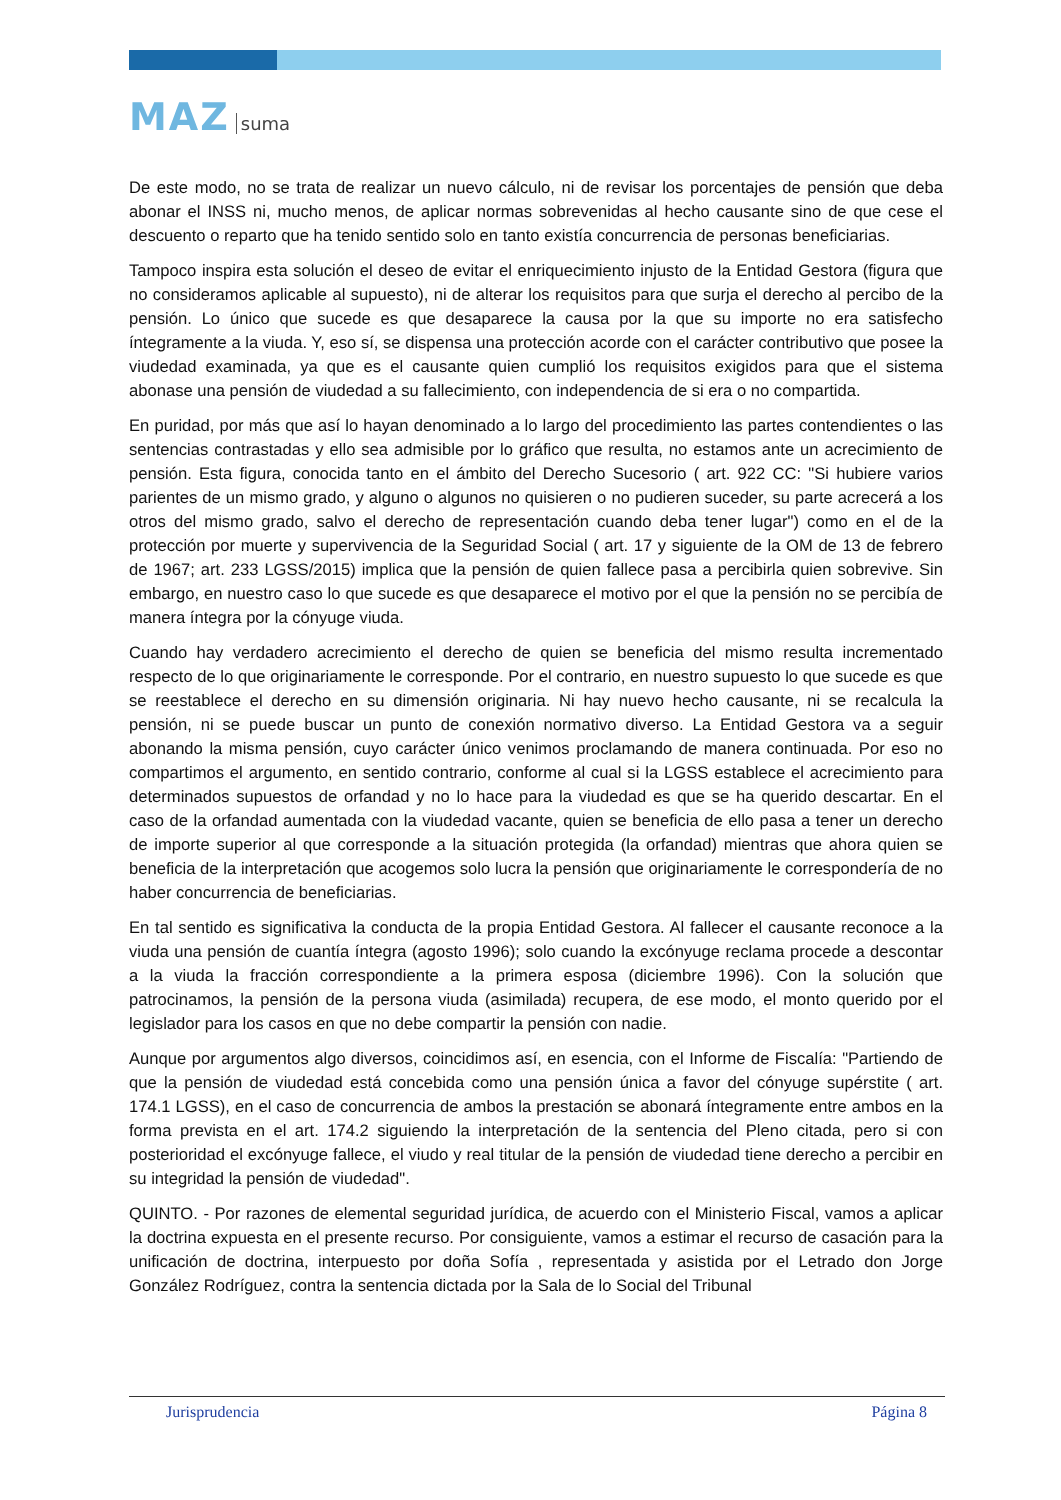MAZ suma
De este modo, no se trata de realizar un nuevo cálculo, ni de revisar los porcentajes de pensión que deba abonar el INSS ni, mucho menos, de aplicar normas sobrevenidas al hecho causante sino de que cese el descuento o reparto que ha tenido sentido solo en tanto existía concurrencia de personas beneficiarias.
Tampoco inspira esta solución el deseo de evitar el enriquecimiento injusto de la Entidad Gestora (figura que no consideramos aplicable al supuesto), ni de alterar los requisitos para que surja el derecho al percibo de la pensión. Lo único que sucede es que desaparece la causa por la que su importe no era satisfecho íntegramente a la viuda. Y, eso sí, se dispensa una protección acorde con el carácter contributivo que posee la viudedad examinada, ya que es el causante quien cumplió los requisitos exigidos para que el sistema abonase una pensión de viudedad a su fallecimiento, con independencia de si era o no compartida.
En puridad, por más que así lo hayan denominado a lo largo del procedimiento las partes contendientes o las sentencias contrastadas y ello sea admisible por lo gráfico que resulta, no estamos ante un acrecimiento de pensión. Esta figura, conocida tanto en el ámbito del Derecho Sucesorio ( art. 922 CC: "Si hubiere varios parientes de un mismo grado, y alguno o algunos no quisieren o no pudieren suceder, su parte acrecerá a los otros del mismo grado, salvo el derecho de representación cuando deba tener lugar") como en el de la protección por muerte y supervivencia de la Seguridad Social ( art. 17 y siguiente de la OM de 13 de febrero de 1967; art. 233 LGSS/2015) implica que la pensión de quien fallece pasa a percibirla quien sobrevive. Sin embargo, en nuestro caso lo que sucede es que desaparece el motivo por el que la pensión no se percibía de manera íntegra por la cónyuge viuda.
Cuando hay verdadero acrecimiento el derecho de quien se beneficia del mismo resulta incrementado respecto de lo que originariamente le corresponde. Por el contrario, en nuestro supuesto lo que sucede es que se reestablece el derecho en su dimensión originaria. Ni hay nuevo hecho causante, ni se recalcula la pensión, ni se puede buscar un punto de conexión normativo diverso. La Entidad Gestora va a seguir abonando la misma pensión, cuyo carácter único venimos proclamando de manera continuada. Por eso no compartimos el argumento, en sentido contrario, conforme al cual si la LGSS establece el acrecimiento para determinados supuestos de orfandad y no lo hace para la viudedad es que se ha querido descartar. En el caso de la orfandad aumentada con la viudedad vacante, quien se beneficia de ello pasa a tener un derecho de importe superior al que corresponde a la situación protegida (la orfandad) mientras que ahora quien se beneficia de la interpretación que acogemos solo lucra la pensión que originariamente le correspondería de no haber concurrencia de beneficiarias.
En tal sentido es significativa la conducta de la propia Entidad Gestora. Al fallecer el causante reconoce a la viuda una pensión de cuantía íntegra (agosto 1996); solo cuando la excónyuge reclama procede a descontar a la viuda la fracción correspondiente a la primera esposa (diciembre 1996). Con la solución que patrocinamos, la pensión de la persona viuda (asimilada) recupera, de ese modo, el monto querido por el legislador para los casos en que no debe compartir la pensión con nadie.
Aunque por argumentos algo diversos, coincidimos así, en esencia, con el Informe de Fiscalía: "Partiendo de que la pensión de viudedad está concebida como una pensión única a favor del cónyuge supérstite ( art. 174.1 LGSS), en el caso de concurrencia de ambos la prestación se abonará íntegramente entre ambos en la forma prevista en el art. 174.2 siguiendo la interpretación de la sentencia del Pleno citada, pero si con posterioridad el excónyuge fallece, el viudo y real titular de la pensión de viudedad tiene derecho a percibir en su integridad la pensión de viudedad".
QUINTO. - Por razones de elemental seguridad jurídica, de acuerdo con el Ministerio Fiscal, vamos a aplicar la doctrina expuesta en el presente recurso. Por consiguiente, vamos a estimar el recurso de casación para la unificación de doctrina, interpuesto por doña Sofía , representada y asistida por el Letrado don Jorge González Rodríguez, contra la sentencia dictada por la Sala de lo Social del Tribunal
Jurisprudencia Página 8